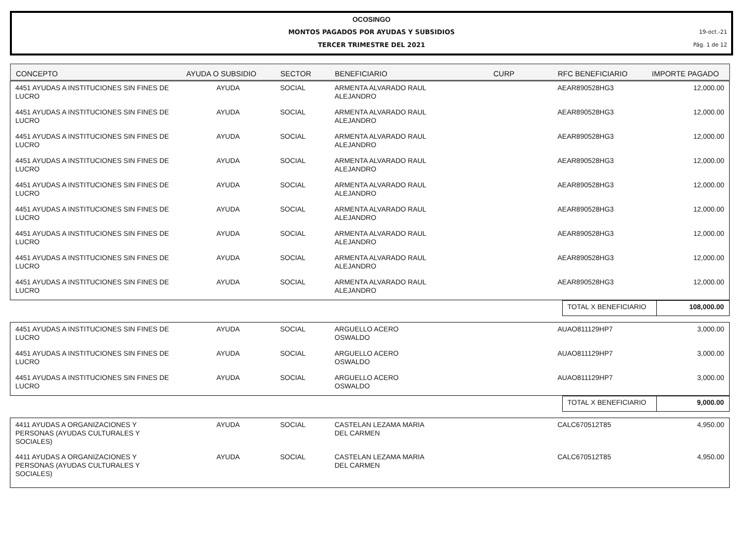OCOSINGO
MONTOS PAGADOS POR AYUDAS Y SUBSIDIOS 19-oct.-21
TERCER TRIMESTRE DEL 2021 Pág. 1 de 12
| CONCEPTO | AYUDA O SUBSIDIO | SECTOR | BENEFICIARIO | CURP | RFC BENEFICIARIO | IMPORTE PAGADO |
| --- | --- | --- | --- | --- | --- | --- |
| 4451 AYUDAS A INSTITUCIONES SIN FINES DE LUCRO | AYUDA | SOCIAL | ARMENTA ALVARADO RAUL ALEJANDRO | | AEAR890528HG3 | 12,000.00 |
| 4451 AYUDAS A INSTITUCIONES SIN FINES DE LUCRO | AYUDA | SOCIAL | ARMENTA ALVARADO RAUL ALEJANDRO | | AEAR890528HG3 | 12,000.00 |
| 4451 AYUDAS A INSTITUCIONES SIN FINES DE LUCRO | AYUDA | SOCIAL | ARMENTA ALVARADO RAUL ALEJANDRO | | AEAR890528HG3 | 12,000.00 |
| 4451 AYUDAS A INSTITUCIONES SIN FINES DE LUCRO | AYUDA | SOCIAL | ARMENTA ALVARADO RAUL ALEJANDRO | | AEAR890528HG3 | 12,000.00 |
| 4451 AYUDAS A INSTITUCIONES SIN FINES DE LUCRO | AYUDA | SOCIAL | ARMENTA ALVARADO RAUL ALEJANDRO | | AEAR890528HG3 | 12,000.00 |
| 4451 AYUDAS A INSTITUCIONES SIN FINES DE LUCRO | AYUDA | SOCIAL | ARMENTA ALVARADO RAUL ALEJANDRO | | AEAR890528HG3 | 12,000.00 |
| 4451 AYUDAS A INSTITUCIONES SIN FINES DE LUCRO | AYUDA | SOCIAL | ARMENTA ALVARADO RAUL ALEJANDRO | | AEAR890528HG3 | 12,000.00 |
| 4451 AYUDAS A INSTITUCIONES SIN FINES DE LUCRO | AYUDA | SOCIAL | ARMENTA ALVARADO RAUL ALEJANDRO | | AEAR890528HG3 | 12,000.00 |
| 4451 AYUDAS A INSTITUCIONES SIN FINES DE LUCRO | AYUDA | SOCIAL | ARMENTA ALVARADO RAUL ALEJANDRO | | AEAR890528HG3 | 12,000.00 |
| | TOTAL X BENEFICIARIO | 108,000.00 |
| 4451 AYUDAS A INSTITUCIONES SIN FINES DE LUCRO | AYUDA | SOCIAL | ARGUELLO ACERO OSWALDO | | AUAO811129HP7 | 3,000.00 |
| 4451 AYUDAS A INSTITUCIONES SIN FINES DE LUCRO | AYUDA | SOCIAL | ARGUELLO ACERO OSWALDO | | AUAO811129HP7 | 3,000.00 |
| 4451 AYUDAS A INSTITUCIONES SIN FINES DE LUCRO | AYUDA | SOCIAL | ARGUELLO ACERO OSWALDO | | AUAO811129HP7 | 3,000.00 |
| | TOTAL X BENEFICIARIO | 9,000.00 |
| 4411 AYUDAS A ORGANIZACIONES Y PERSONAS (AYUDAS CULTURALES Y SOCIALES) | AYUDA | SOCIAL | CASTELAN LEZAMA MARIA DEL CARMEN | | CALC670512T85 | 4,950.00 |
| 4411 AYUDAS A ORGANIZACIONES Y PERSONAS (AYUDAS CULTURALES Y SOCIALES) | AYUDA | SOCIAL | CASTELAN LEZAMA MARIA DEL CARMEN | | CALC670512T85 | 4,950.00 |